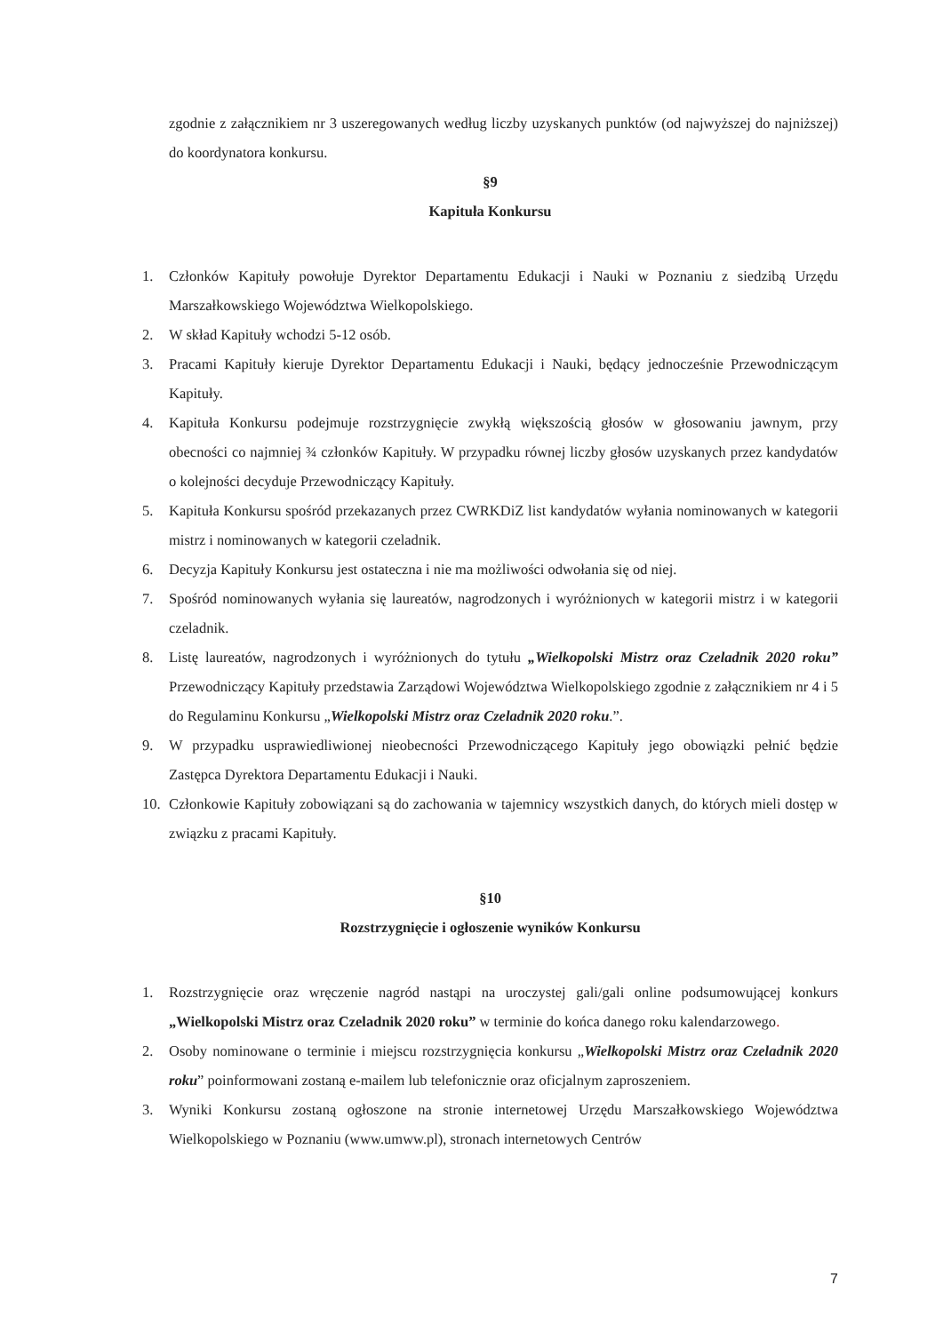zgodnie z załącznikiem nr 3 uszeregowanych według liczby uzyskanych punktów (od najwyższej do najniższej) do koordynatora konkursu.
§9
Kapituła Konkursu
1. Członków Kapituły powołuje Dyrektor Departamentu Edukacji i Nauki w Poznaniu z siedzibą Urzędu Marszałkowskiego Województwa Wielkopolskiego.
2. W skład Kapituły wchodzi 5-12 osób.
3. Pracami Kapituły kieruje Dyrektor Departamentu Edukacji i Nauki, będący jednocześnie Przewodniczącym Kapituły.
4. Kapituła Konkursu podejmuje rozstrzygnięcie zwykłą większością głosów w głosowaniu jawnym, przy obecności co najmniej ¾ członków Kapituły. W przypadku równej liczby głosów uzyskanych przez kandydatów o kolejności decyduje Przewodniczący Kapituły.
5. Kapituła Konkursu spośród przekazanych przez CWRKDiZ list kandydatów wyłania nominowanych w kategorii mistrz i nominowanych w kategorii czeladnik.
6. Decyzja Kapituły Konkursu jest ostateczna i nie ma możliwości odwołania się od niej.
7. Spośród nominowanych wyłania się laureatów, nagrodzonych i wyróżnionych w kategorii mistrz i w kategorii czeladnik.
8. Listę laureatów, nagrodzonych i wyróżnionych do tytułu „Wielkopolski Mistrz oraz Czeladnik 2020 roku” Przewodniczący Kapituły przedstawia Zarządowi Województwa Wielkopolskiego zgodnie z załącznikiem nr 4 i 5 do Regulaminu Konkursu „Wielkopolski Mistrz oraz Czeladnik 2020 roku.”.
9. W przypadku usprawiedliwionej nieobecności Przewodniczącego Kapituły jego obowiązki pełnić będzie Zastępca Dyrektora Departamentu Edukacji i Nauki.
10. Członkowie Kapituły zobowiązani są do zachowania w tajemnicy wszystkich danych, do których mieli dostęp w związku z pracami Kapituły.
§10
Rozstrzygnięcie i ogłoszenie wyników Konkursu
1. Rozstrzygnięcie oraz wręczenie nagród nastąpi na uroczystej gali/gali online podsumowującej konkurs „Wielkopolski Mistrz oraz Czeladnik 2020 roku” w terminie do końca danego roku kalendarzowego.
2. Osoby nominowane o terminie i miejscu rozstrzygnięcia konkursu „Wielkopolski Mistrz oraz Czeladnik 2020 roku” poinformowani zostaną e-mailem lub telefonicznie oraz oficjalnym zaproszeniem.
3. Wyniki Konkursu zostaną ogłoszone na stronie internetowej Urzędu Marszałkowskiego Województwa Wielkopolskiego w Poznaniu (www.umww.pl), stronach internetowych Centrów
7